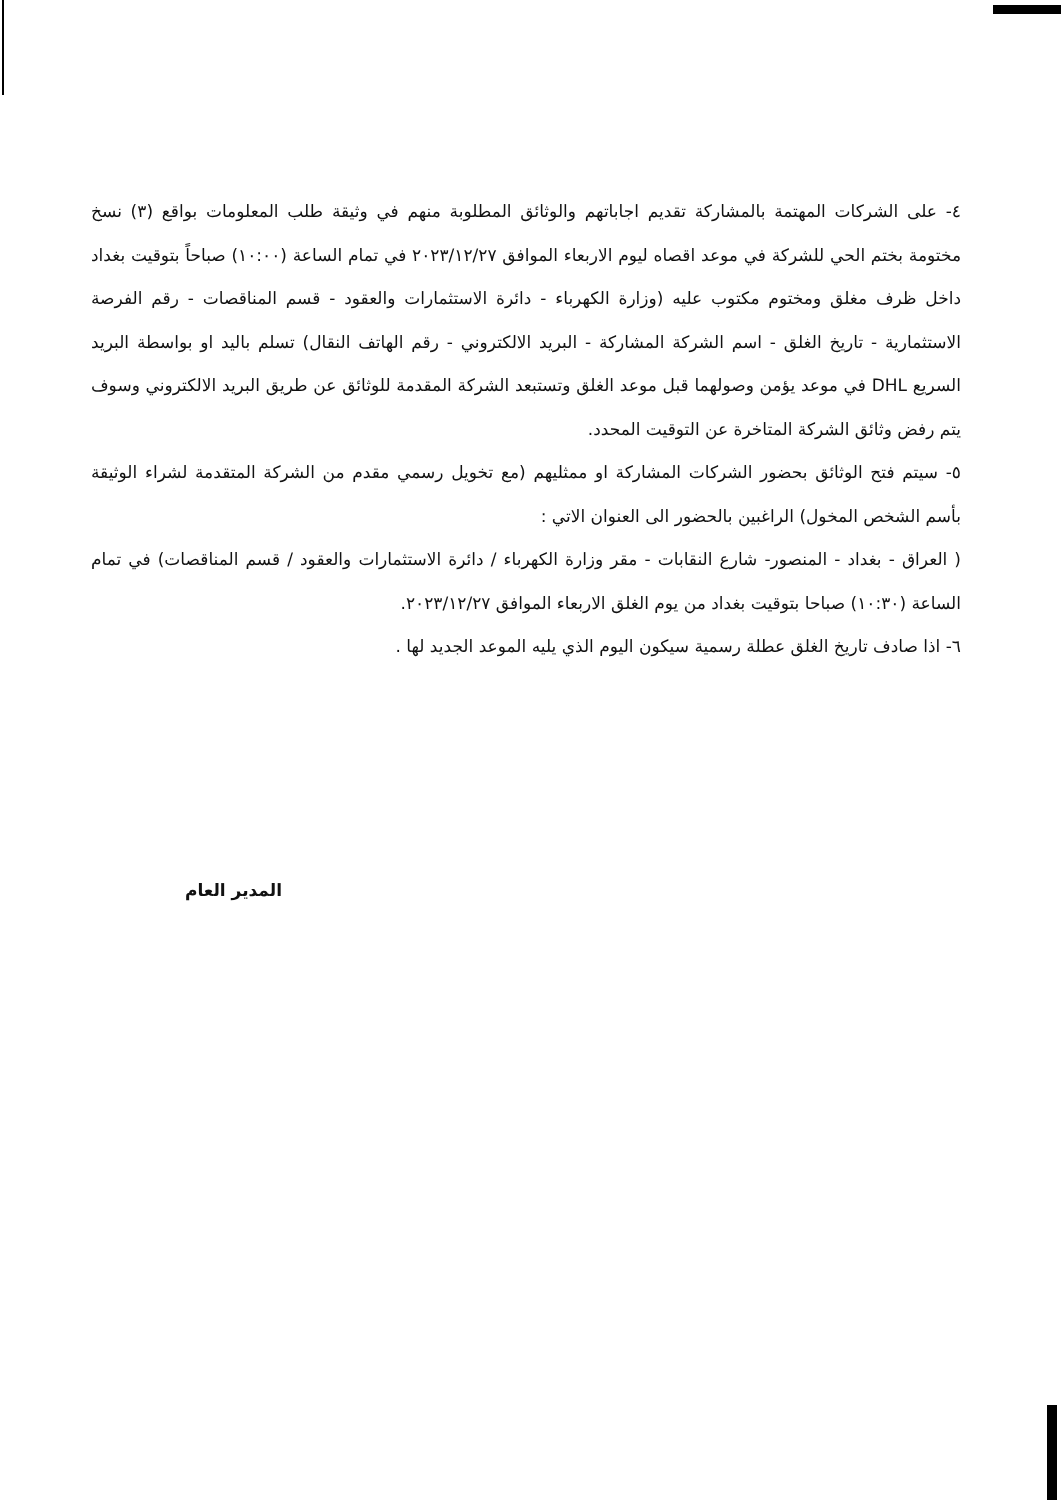٤- على الشركات المهتمة بالمشاركة تقديم اجاباتهم والوثائق المطلوبة منهم في وثيقة طلب المعلومات بواقع (٣) نسخ مختومة بختم الحي للشركة في موعد اقصاه ليوم الاربعاء الموافق ٢٠٢٣/١٢/٢٧ في تمام الساعة (١٠:٠٠) صباحاً بتوقيت بغداد داخل ظرف مغلق ومختوم مكتوب عليه (وزارة الكهرباء - دائرة الاستثمارات والعقود - قسم المناقصات - رقم الفرصة الاستثمارية - تاريخ الغلق - اسم الشركة المشاركة - البريد الالكتروني - رقم الهاتف النقال) تسلم باليد او بواسطة البريد السريع DHL في موعد يؤمن وصولهما قبل موعد الغلق وتستبعد الشركة المقدمة للوثائق عن طريق البريد الالكتروني وسوف يتم رفض وثائق الشركة المتاخرة عن التوقيت المحدد.
٥- سيتم فتح الوثائق بحضور الشركات المشاركة او ممثليهم (مع تخويل رسمي مقدم من الشركة المتقدمة لشراء الوثيقة بأسم الشخص المخول) الراغبين بالحضور الى العنوان الاتي :
( العراق - بغداد - المنصور- شارع النقابات - مقر وزارة الكهرباء / دائرة الاستثمارات والعقود / قسم المناقصات) في تمام الساعة (١٠:٣٠) صباحا بتوقيت بغداد من يوم الغلق الاربعاء الموافق ٢٠٢٣/١٢/٢٧.
٦- اذا صادف تاريخ الغلق عطلة رسمية سيكون اليوم الذي يليه الموعد الجديد لها .
المدير العام